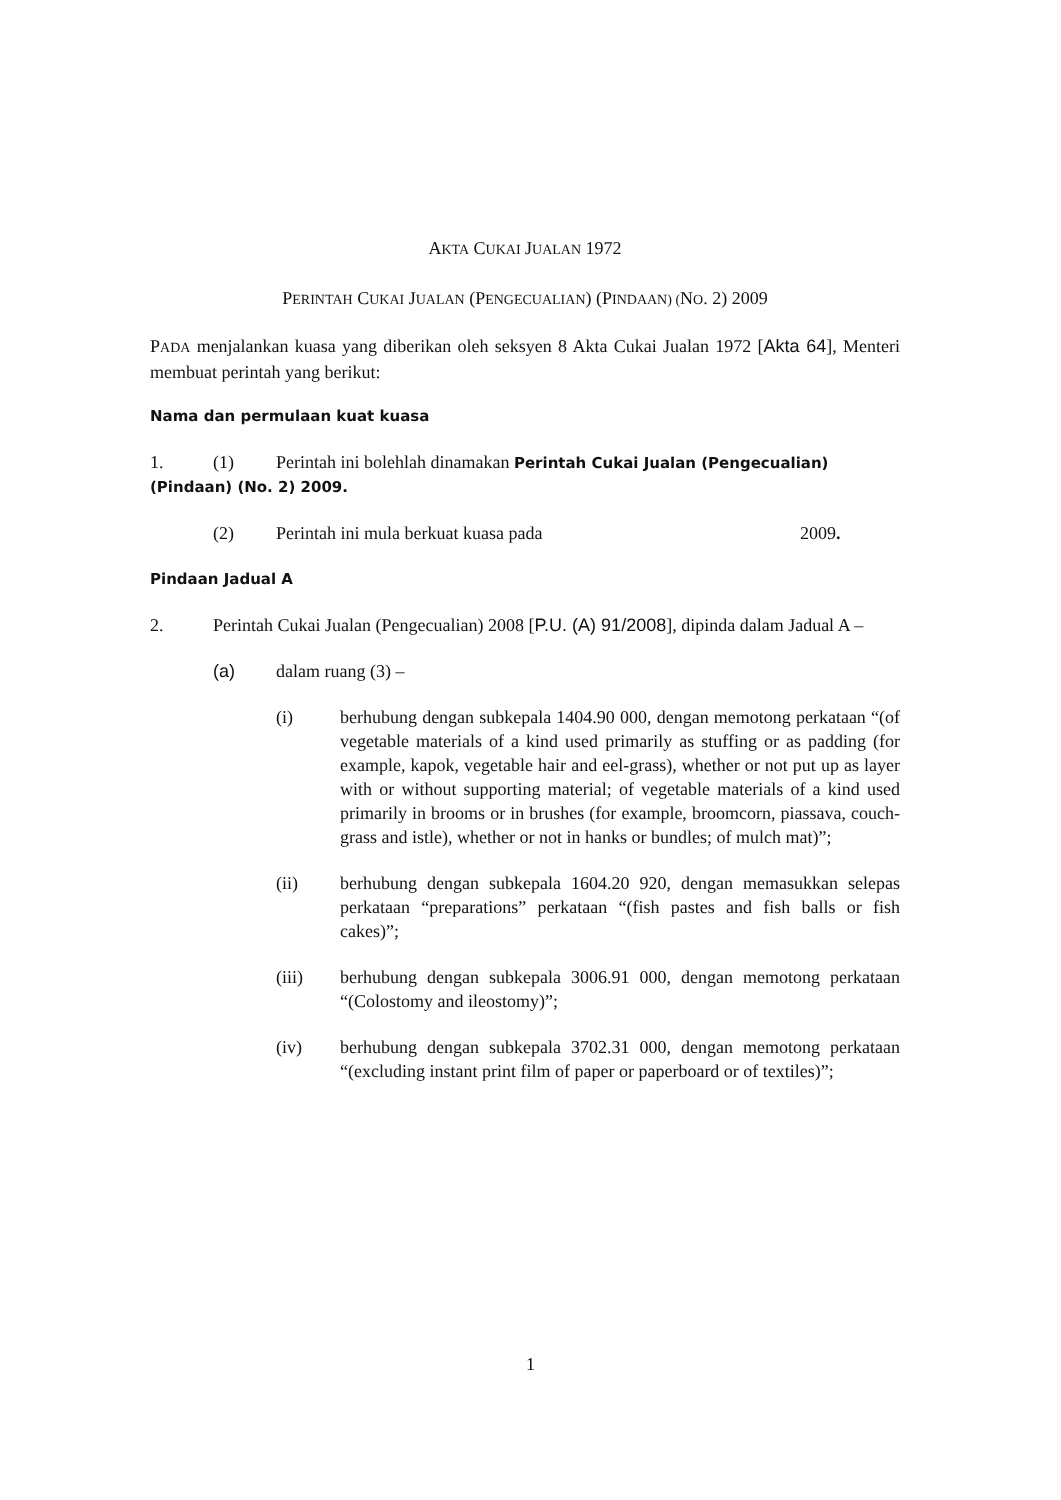AKTA CUKAI JUALAN 1972
PERINTAH CUKAI JUALAN (PENGECUALIAN) (PINDAAN) (NO. 2) 2009
PADA menjalankan kuasa yang diberikan oleh seksyen 8 Akta Cukai Jualan 1972 [Akta 64], Menteri membuat perintah yang berikut:
Nama dan permulaan kuat kuasa
1. (1) Perintah ini bolehlah dinamakan Perintah Cukai Jualan (Pengecualian)
(Pindaan) (No. 2) 2009.
(2) Perintah ini mula berkuat kuasa pada 2009.
Pindaan Jadual A
2. Perintah Cukai Jualan (Pengecualian) 2008 [P.U. (A) 91/2008], dipinda dalam Jadual A –
(a) dalam ruang (3) –
(i) berhubung dengan subkepala 1404.90 000, dengan memotong perkataan “(of vegetable materials of a kind used primarily as stuffing or as padding (for example, kapok, vegetable hair and eel-grass), whether or not put up as layer with or without supporting material; of vegetable materials of a kind used primarily in brooms or in brushes (for example, broomcorn, piassava, couch-grass and istle), whether or not in hanks or bundles; of mulch mat)”;
(ii) berhubung dengan subkepala 1604.20 920, dengan memasukkan selepas perkataan “preparations” perkataan “(fish pastes and fish balls or fish cakes)”;
(iii) berhubung dengan subkepala 3006.91 000, dengan memotong perkataan “(Colostomy and ileostomy)”;
(iv) berhubung dengan subkepala 3702.31 000, dengan memotong perkataan “(excluding instant print film of paper or paperboard or of textiles)”;
1